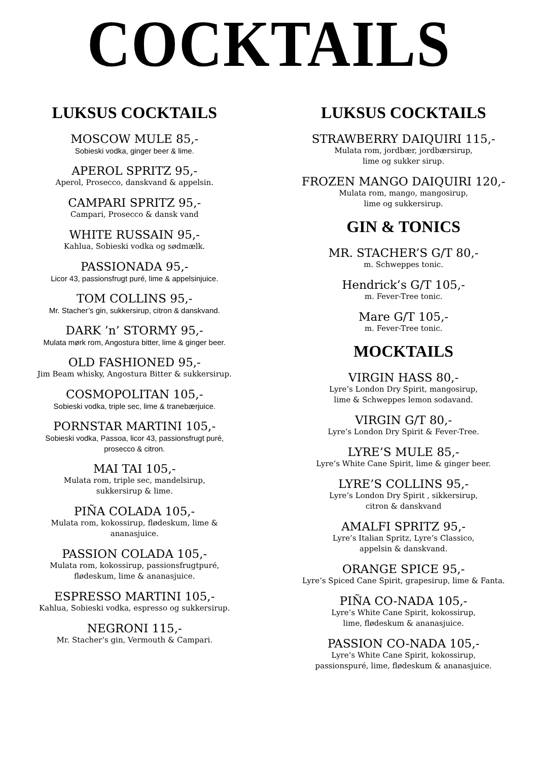COCKTAILS
LUKSUS COCKTAILS
MOSCOW MULE 85,-
Sobieski vodka, ginger beer & lime.
APEROL SPRITZ 95,-
Aperol, Prosecco, danskvand & appelsin.
CAMPARI SPRITZ 95,-
Campari, Prosecco & dansk vand
WHITE RUSSAIN 95,-
Kahlua, Sobieski vodka og sødmælk.
PASSIONADA 95,-
Licor 43, passionsfrugt puré, lime & appelsinjuice.
TOM COLLINS 95,-
Mr. Stacher’s gin, sukkersirup, citron & danskvand.
DARK ’n’ STORMY 95,-
Mulata mørk rom, Angostura bitter, lime & ginger beer.
OLD FASHIONED 95,-
Jim Beam whisky, Angostura Bitter & sukkersirup.
COSMOPOLITAN 105,-
Sobieski vodka, triple sec, lime & tranebærjuice.
PORNSTAR MARTINI 105,-
Sobieski vodka, Passoa, licor 43, passionsfrugt puré,
prosecco & citron.
MAI TAI 105,-
Mulata rom, triple sec, mandelsirup,
sukkersirup & lime.
PIÑA COLADA 105,-
Mulata rom, kokossirup, flødeskum, lime &
ananasjuice.
PASSION COLADA 105,-
Mulata rom, kokossirup, passionsfrugtpuré,
flødeskum, lime & ananasjuice.
ESPRESSO MARTINI 105,-
Kahlua, Sobieski vodka, espresso og sukkersirup.
NEGRONI 115,-
Mr. Stacher’s gin, Vermouth & Campari.
LUKSUS COCKTAILS
STRAWBERRY DAIQUIRI 115,-
Mulata rom, jordbær, jordbærsirup,
lime og sukker sirup.
FROZEN MANGO DAIQUIRI 120,-
Mulata rom, mango, mangosirup,
lime og sukkersirup.
GIN & TONICS
MR. STACHER’S G/T 80,-
m. Schweppes tonic.
Hendrick’s G/T 105,-
m. Fever-Tree tonic.
Mare G/T 105,-
m. Fever-Tree tonic.
MOCKTAILS
VIRGIN HASS 80,-
Lyre’s London Dry Spirit, mangosirup,
lime & Schweppes lemon sodavand.
VIRGIN G/T 80,-
Lyre’s London Dry Spirit & Fever-Tree.
LYRE’S MULE 85,-
Lyre’s White Cane Spirit, lime & ginger beer.
LYRE’S COLLINS 95,-
Lyre’s London Dry Spirit , sikkersirup,
citron & danskvand
AMALFI SPRITZ 95,-
Lyre’s Italian Spritz, Lyre’s Classico,
appelsin & danskvand.
ORANGE SPICE 95,-
Lyre’s Spiced Cane Spirit, grapesirup, lime & Fanta.
PIÑA CO-NADA 105,-
Lyre’s White Cane Spirit, kokossirup,
lime, flødeskum & ananasjuice.
PASSION CO-NADA 105,-
Lyre’s White Cane Spirit, kokossirup,
passionspuré, lime, flødeskum & ananasjuice.